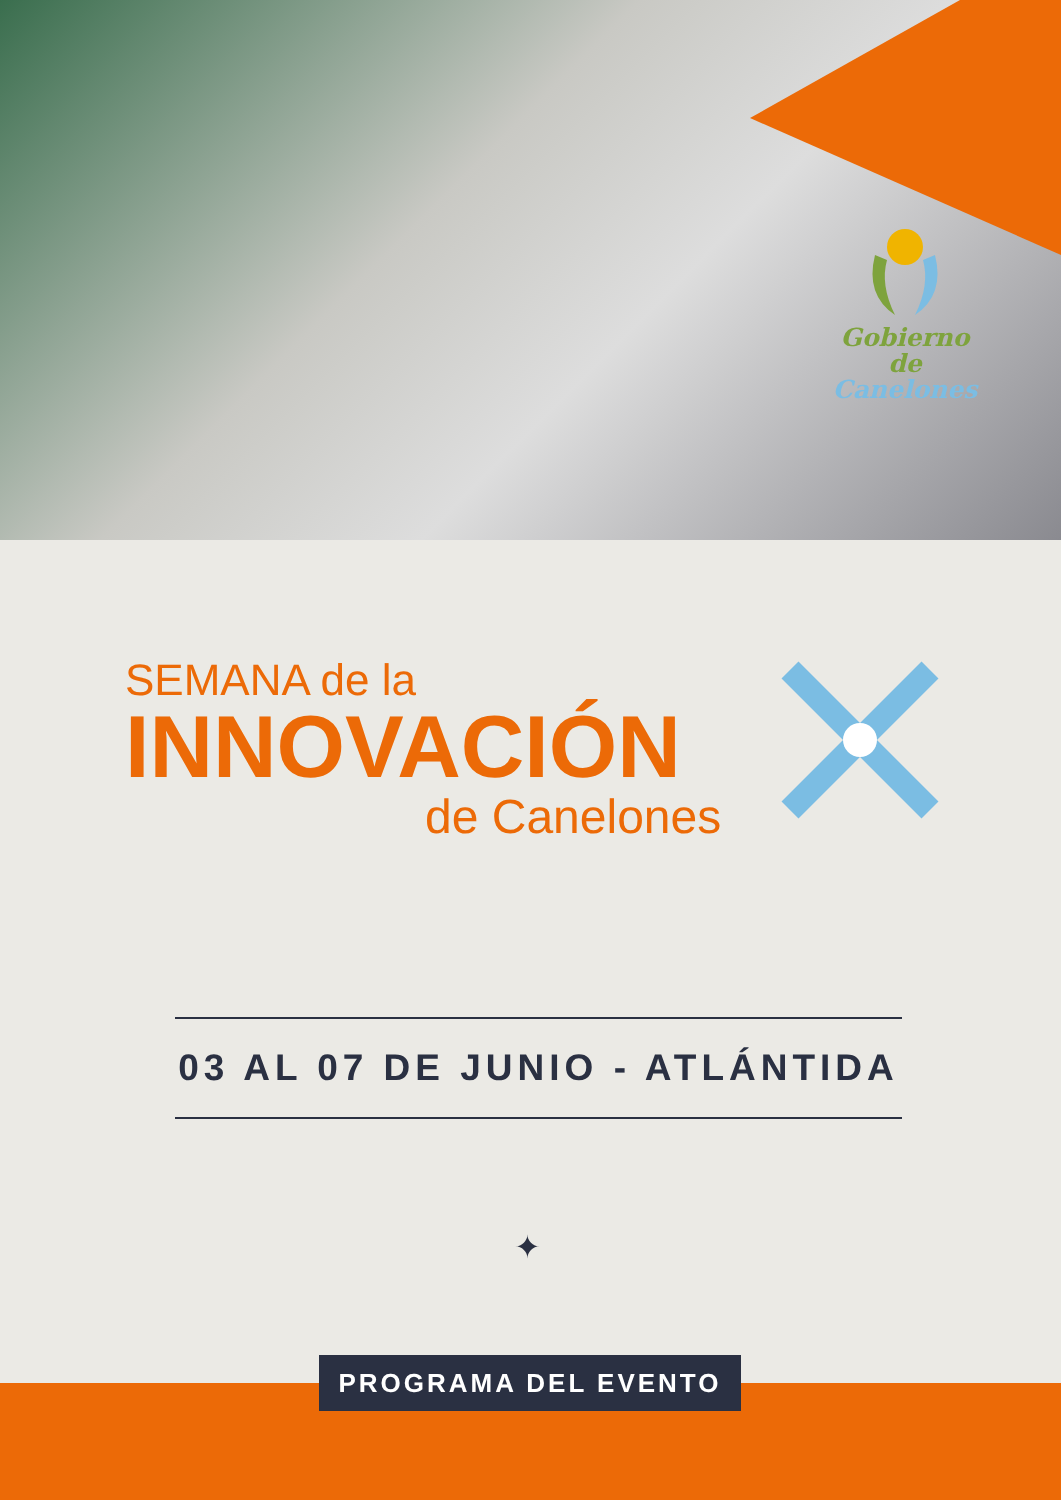Gobierno de
Canelones
SEMANA de la
INNOVACIÓN
de Canelones
03 AL 07 DE JUNIO - ATLÁNTIDA
✦
PROGRAMA DEL EVENTO